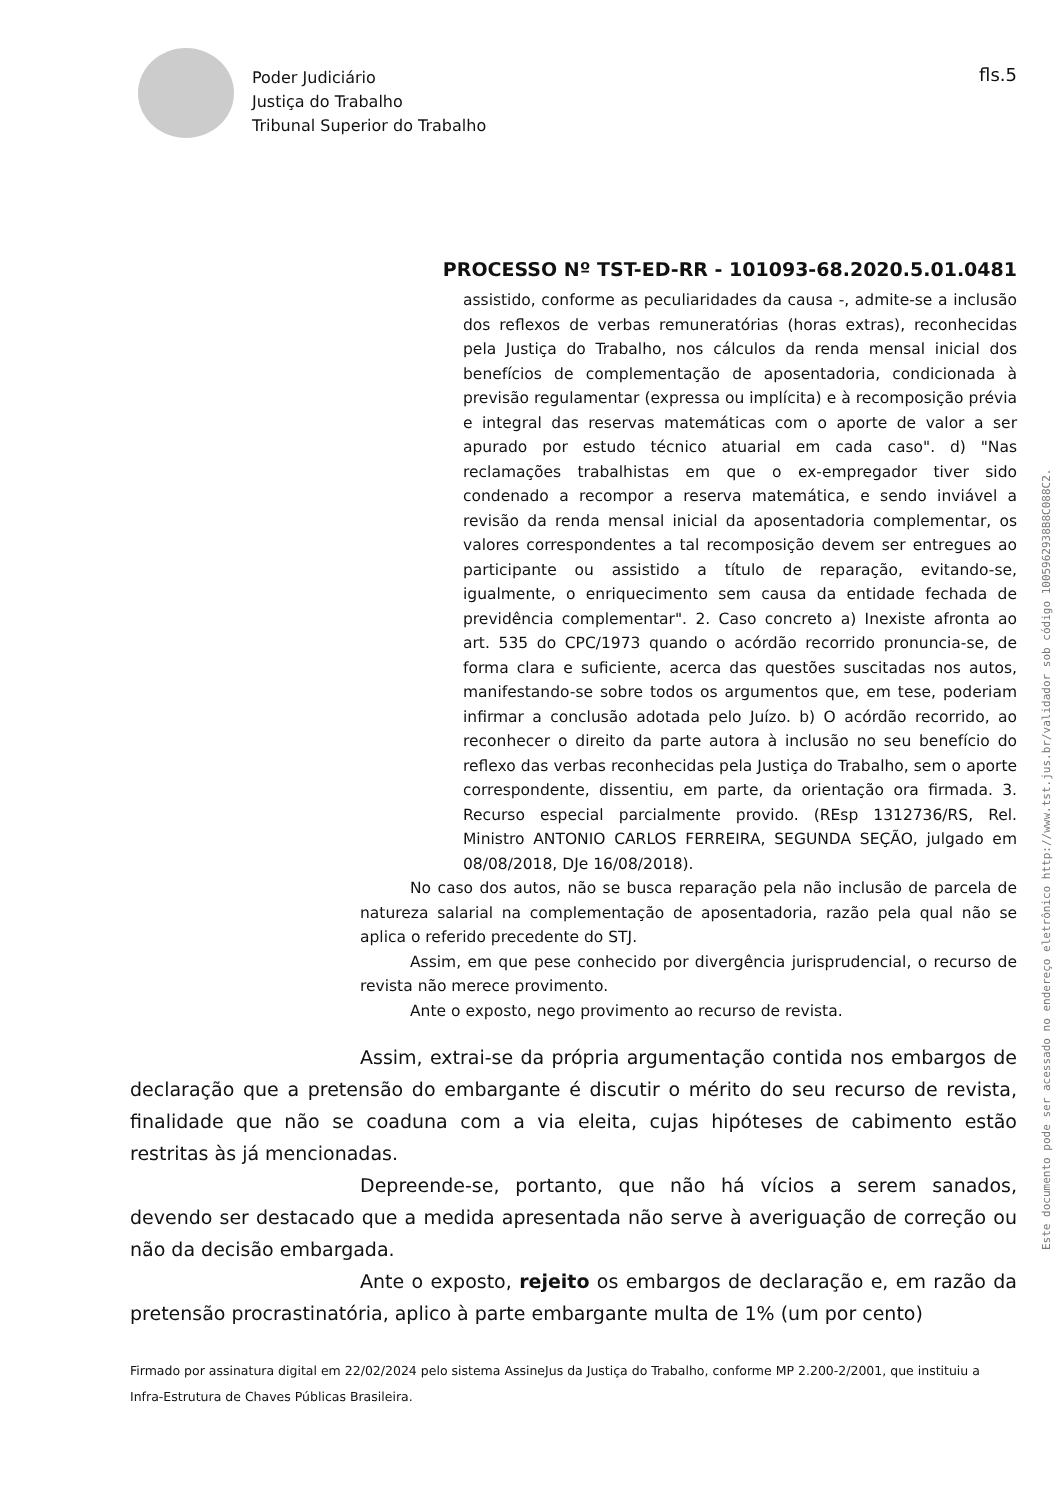Poder Judiciário
Justiça do Trabalho
Tribunal Superior do Trabalho
fls.5
PROCESSO Nº TST-ED-RR - 101093-68.2020.5.01.0481
assistido, conforme as peculiaridades da causa -, admite-se a inclusão dos reflexos de verbas remuneratórias (horas extras), reconhecidas pela Justiça do Trabalho, nos cálculos da renda mensal inicial dos benefícios de complementação de aposentadoria, condicionada à previsão regulamentar (expressa ou implícita) e à recomposição prévia e integral das reservas matemáticas com o aporte de valor a ser apurado por estudo técnico atuarial em cada caso". d) "Nas reclamações trabalhistas em que o ex-empregador tiver sido condenado a recompor a reserva matemática, e sendo inviável a revisão da renda mensal inicial da aposentadoria complementar, os valores correspondentes a tal recomposição devem ser entregues ao participante ou assistido a título de reparação, evitando-se, igualmente, o enriquecimento sem causa da entidade fechada de previdência complementar". 2. Caso concreto a) Inexiste afronta ao art. 535 do CPC/1973 quando o acórdão recorrido pronuncia-se, de forma clara e suficiente, acerca das questões suscitadas nos autos, manifestando-se sobre todos os argumentos que, em tese, poderiam infirmar a conclusão adotada pelo Juízo. b) O acórdão recorrido, ao reconhecer o direito da parte autora à inclusão no seu benefício do reflexo das verbas reconhecidas pela Justiça do Trabalho, sem o aporte correspondente, dissentiu, em parte, da orientação ora firmada. 3. Recurso especial parcialmente provido. (REsp 1312736/RS, Rel. Ministro ANTONIO CARLOS FERREIRA, SEGUNDA SEÇÃO, julgado em 08/08/2018, DJe 16/08/2018).
No caso dos autos, não se busca reparação pela não inclusão de parcela de natureza salarial na complementação de aposentadoria, razão pela qual não se aplica o referido precedente do STJ.
Assim, em que pese conhecido por divergência jurisprudencial, o recurso de revista não merece provimento.
Ante o exposto, nego provimento ao recurso de revista.
Assim, extrai-se da própria argumentação contida nos embargos de declaração que a pretensão do embargante é discutir o mérito do seu recurso de revista, finalidade que não se coaduna com a via eleita, cujas hipóteses de cabimento estão restritas às já mencionadas.
Depreende-se, portanto, que não há vícios a serem sanados, devendo ser destacado que a medida apresentada não serve à averiguação de correção ou não da decisão embargada.
Ante o exposto, rejeito os embargos de declaração e, em razão da pretensão procrastinatória, aplico à parte embargante multa de 1% (um por cento)
Este documento pode ser acessado no endereço eletrônico http://www.tst.jus.br/validador sob código 1005962938B8C088C2.
Firmado por assinatura digital em 22/02/2024 pelo sistema AssineJus da Justiça do Trabalho, conforme MP 2.200-2/2001, que instituiu a Infra-Estrutura de Chaves Públicas Brasileira.